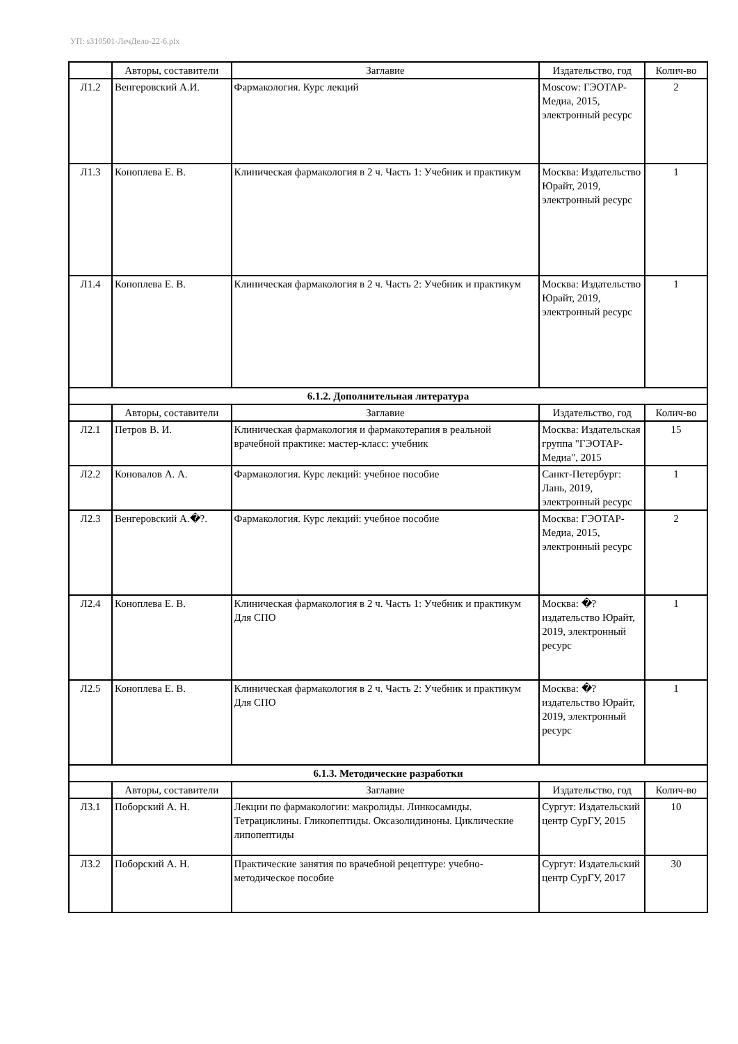УП: s310501-ЛечДело-22-6.plx
| | Авторы, составители | Заглавие | Издательство, год | Колич-во |
| --- | --- | --- | --- | --- |
| Л1.2 | Венгеровский А.И. | Фармакология. Курс лекций | Moscow: ГЭОТАР-Медиа, 2015, электронный ресурс | 2 |
| Л1.3 | Коноплева Е. В. | Клиническая фармакология в 2 ч. Часть 1: Учебник и практикум | Москва: Издательство Юрайт, 2019, электронный ресурс | 1 |
| Л1.4 | Коноплева Е. В. | Клиническая фармакология в 2 ч. Часть 2: Учебник и практикум | Москва: Издательство Юрайт, 2019, электронный ресурс | 1 |
| 6.1.2. Дополнительная литература | | | | |
| | Авторы, составители | Заглавие | Издательство, год | Колич-во |
| Л2.1 | Петров В. И. | Клиническая фармакология и фармакотерапия в реальной врачебной практике: мастер-класс: учебник | Москва: Издательская группа "ГЭОТАР-Медиа", 2015 | 15 |
| Л2.2 | Коновалов А. А. | Фармакология. Курс лекций: учебное пособие | Санкт-Петербург: Лань, 2019, электронный ресурс | 1 |
| Л2.3 | Венгеровский А.�?. | Фармакология. Курс лекций: учебное пособие | Москва: ГЭОТАР-Медиа, 2015, электронный ресурс | 2 |
| Л2.4 | Коноплева Е. В. | Клиническая фармакология в 2 ч. Часть 1: Учебник и практикум Для СПО | Москва: �? издательство Юрайт, 2019, электронный ресурс | 1 |
| Л2.5 | Коноплева Е. В. | Клиническая фармакология в 2 ч. Часть 2: Учебник и практикум Для СПО | Москва: �? издательство Юрайт, 2019, электронный ресурс | 1 |
| 6.1.3. Методические разработки | | | | |
| | Авторы, составители | Заглавие | Издательство, год | Колич-во |
| Л3.1 | Поборский А. Н. | Лекции по фармакологии: макролиды. Линкосамиды. Тетрациклины. Гликопептиды. Оксазолидиноны. Циклические липопептиды | Сургут: Издательский центр СурГУ, 2015 | 10 |
| Л3.2 | Поборский А. Н. | Практические занятия по врачебной рецептуре: учебно-методическое пособие | Сургут: Издательский центр СурГУ, 2017 | 30 |